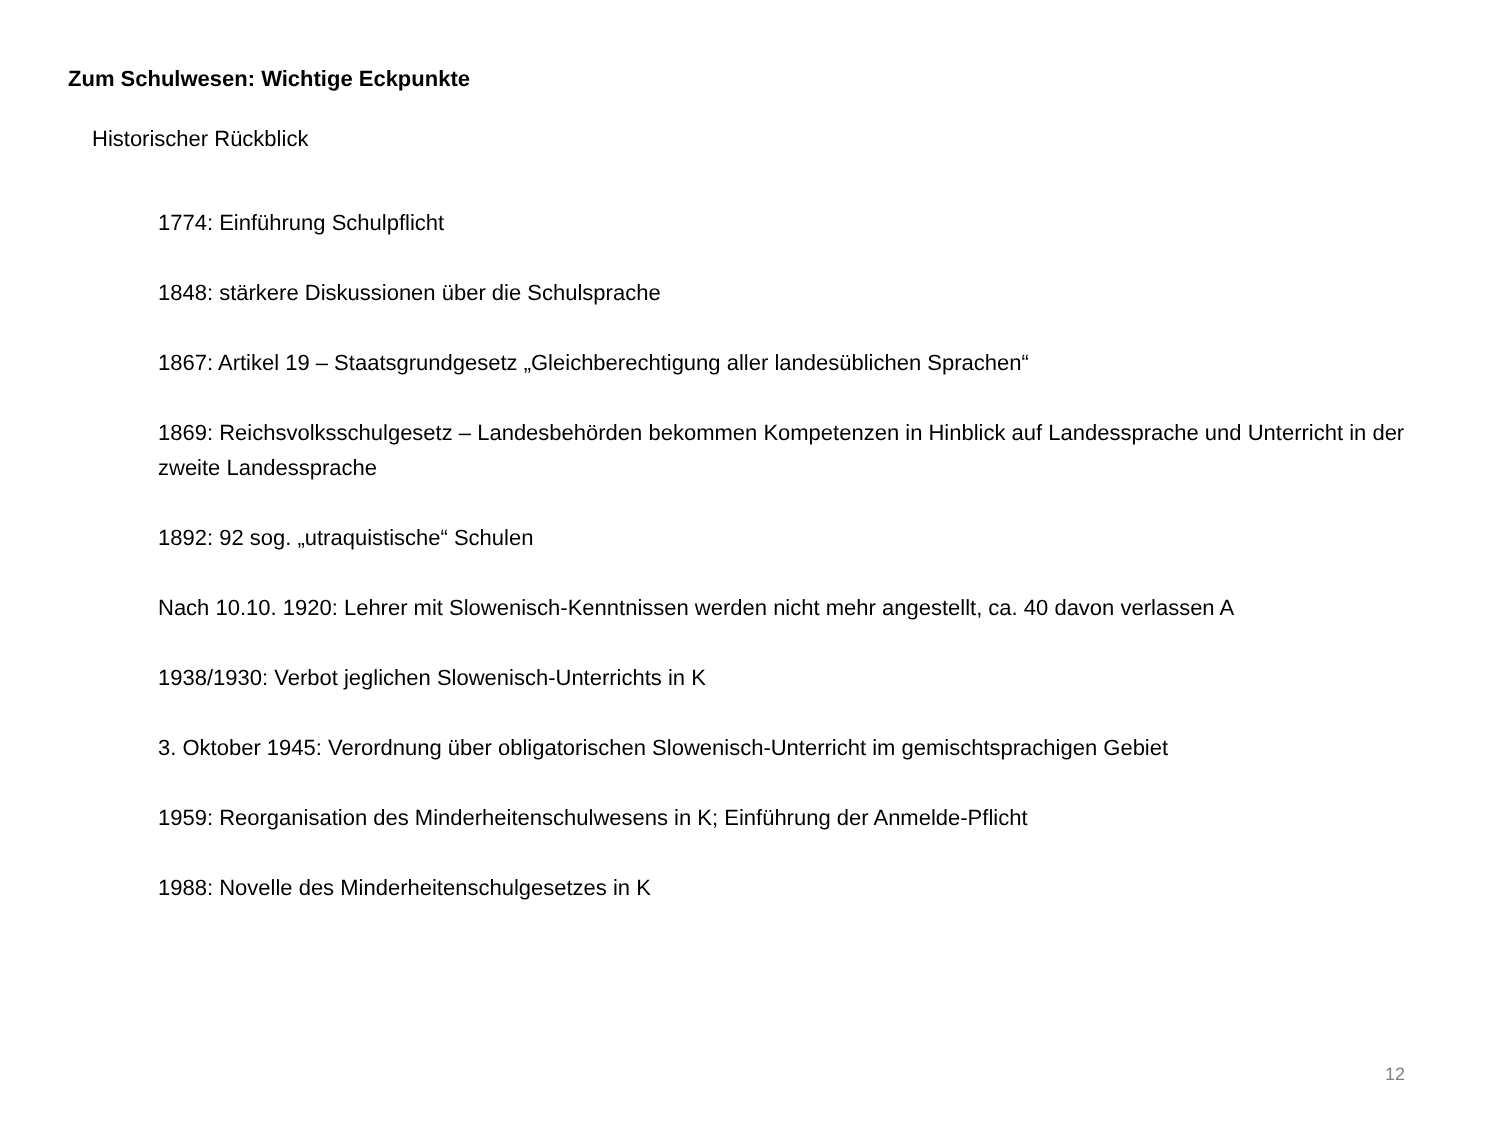Zum Schulwesen: Wichtige Eckpunkte
Historischer Rückblick
1774: Einführung Schulpflicht
1848: stärkere Diskussionen über die Schulsprache
1867: Artikel 19 – Staatsgrundgesetz „Gleichberechtigung aller landesüblichen Sprachen“
1869: Reichsvolksschulgesetz – Landesbehörden bekommen Kompetenzen in Hinblick auf Landessprache und Unterricht in der zweite Landessprache
1892: 92 sog. „utraquistische“ Schulen
Nach 10.10. 1920: Lehrer mit Slowenisch-Kenntnissen werden nicht mehr angestellt, ca. 40 davon verlassen A
1938/1930: Verbot jeglichen Slowenisch-Unterrichts in K
3. Oktober 1945: Verordnung über obligatorischen Slowenisch-Unterricht im gemischtsprachigen Gebiet
1959: Reorganisation des Minderheitenschulwesens in K; Einführung der Anmelde-Pflicht
1988: Novelle des Minderheitenschulgesetzes in K
12